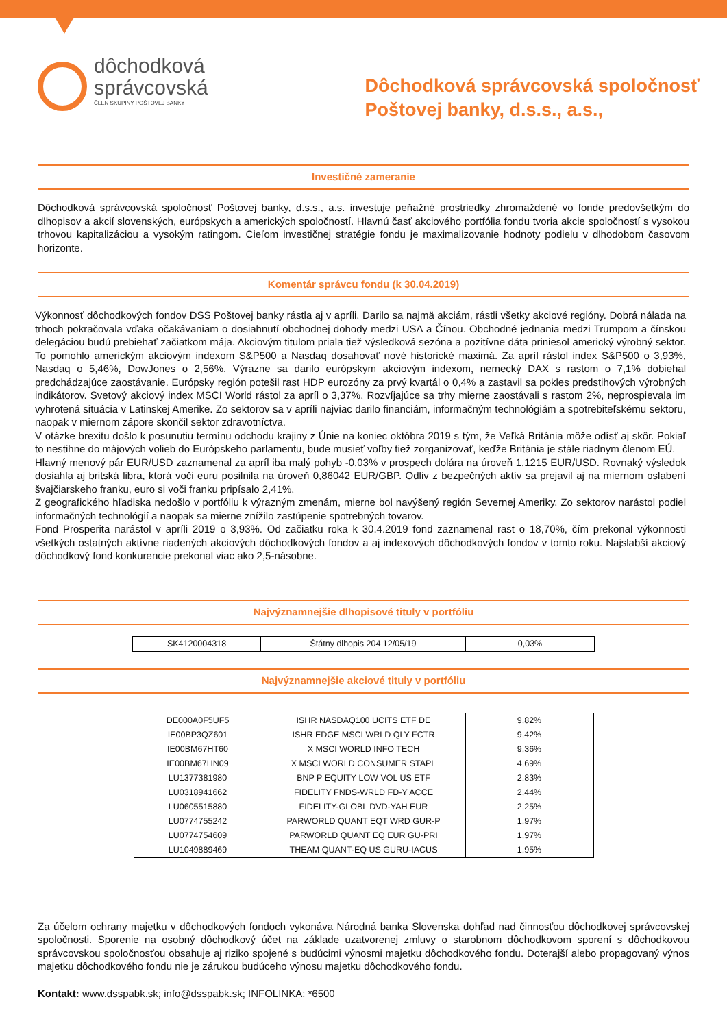dôchodková
správcovská
ČLEN SKUPINY POŠTOVEJ BANKY
Dôchodková správcovská spoločnosť
Poštovej banky, d.s.s., a.s.,
Investičné zameranie
Dôchodková správcovská spoločnosť Poštovej banky, d.s.s., a.s. investuje peňažné prostriedky zhromaždené vo fonde predovšetkým do dlhopisov a akcií slovenských, európskych a amerických spoločností. Hlavnú časť akciového portfólia fondu tvoria akcie spoločností s vysokou trhovou kapitalizáciou a vysokým ratingom. Cieľom investičnej stratégie fondu je maximalizovanie hodnoty podielu v dlhodobom časovom horizonte.
Komentár správcu fondu (k 30.04.2019)
Výkonnosť dôchodkových fondov DSS Poštovej banky rástla aj v apríli. Darilo sa najmä akciám, rástli všetky akciové regióny. Dobrá nálada na trhoch pokračovala vďaka očakávaniam o dosiahnutí obchodnej dohody medzi USA a Čínou. Obchodné jednania medzi Trumpom a čínskou delegáciou budú prebiehať začiatkom mája. Akciovým titulom priala tiež výsledková sezóna a pozitívne dáta priniesol americký výrobný sektor. To pomohlo americkým akciovým indexom S&P500 a Nasdaq dosahovať nové historické maximá. Za apríl rástol index S&P500 o 3,93%, Nasdaq o 5,46%, DowJones o 2,56%. Výrazne sa darilo európskym akciovým indexom, nemecký DAX s rastom o 7,1% dobiehal predchádzajúce zaostávanie. Európsky región potešil rast HDP eurozóny za prvý kvartál o 0,4% a zastavil sa pokles predstihových výrobných indikátorov. Svetový akciový index MSCI World rástol za apríl o 3,37%. Rozvíjajúce sa trhy mierne zaostávali s rastom 2%, neprospievala im vyhrotená situácia v Latinskej Amerike. Zo sektorov sa v apríli najviac darilo financiám, informačným technológiám a spotrebiteľskému sektoru, naopak v miernom zápore skončil sektor zdravotníctva.
V otázke brexitu došlo k posunutiu termínu odchodu krajiny z Únie na koniec októbra 2019 s tým, že Veľká Británia môže odísť aj skôr. Pokiaľ to nestihne do májových volieb do Európskeho parlamentu, bude musieť voľby tiež zorganizovať, keďže Británia je stále riadnym členom EÚ.
Hlavný menový pár EUR/USD zaznamenal za apríl iba malý pohyb -0,03% v prospech dolára na úroveň 1,1215 EUR/USD. Rovnaký výsledok dosiahla aj britská libra, ktorá voči euru posilnila na úroveň 0,86042 EUR/GBP. Odliv z bezpečných aktív sa prejavil aj na miernom oslabení švajčiarskeho franku, euro si voči franku pripísalo 2,41%.
Z geografického hľadiska nedošlo v portfóliu k výrazným zmenám, mierne bol navýšený región Severnej Ameriky. Zo sektorov narástol podiel informačných technológií a naopak sa mierne znížilo zastúpenie spotrebných tovarov.
Fond Prosperita narástol v apríli 2019 o 3,93%. Od začiatku roka k 30.4.2019 fond zaznamenal rast o 18,70%, čím prekonal výkonnosti všetkých ostatných aktívne riadených akciových dôchodkových fondov a aj indexových dôchodkových fondov v tomto roku. Najslabší akciový dôchodkový fond konkurencie prekonal viac ako 2,5-násobne.
Najvýznamnejšie dlhopisové tituly v portfóliu
| SK4120004318 | Štátny dlhopis 204 12/05/19 | 0,03% |
Najvýznamnejšie akciové tituly v portfóliu
| DE000A0F5UF5 | ISHR NASDAQ100 UCITS ETF DE | 9,82% |
| IE00BP3QZ601 | ISHR EDGE MSCI WRLD QLY FCTR | 9,42% |
| IE00BM67HT60 | X MSCI WORLD INFO TECH | 9,36% |
| IE00BM67HN09 | X MSCI WORLD CONSUMER STAPL | 4,69% |
| LU1377381980 | BNP P EQUITY LOW VOL US ETF | 2,83% |
| LU0318941662 | FIDELITY FNDS-WRLD FD-Y ACCE | 2,44% |
| LU0605515880 | FIDELITY-GLOBL DVD-YAH EUR | 2,25% |
| LU0774755242 | PARWORLD QUANT EQT WRD GUR-P | 1,97% |
| LU0774754609 | PARWORLD QUANT EQ EUR GU-PRI | 1,97% |
| LU1049889469 | THEAM QUANT-EQ US GURU-IACUS | 1,95% |
Za účelom ochrany majetku v dôchodkových fondoch vykonáva Národná banka Slovenska dohľad nad činnosťou dôchodkovej správcovskej spoločnosti. Sporenie na osobný dôchodkový účet na základe uzatvorenej zmluvy o starobnom dôchodkovom sporení s dôchodkovou správcovskou spoločnosťou obsahuje aj riziko spojené s budúcimi výnosmi majetku dôchodkového fondu. Doterajší alebo propagovaný výnos majetku dôchodkového fondu nie je zárukou budúceho výnosu majetku dôchodkového fondu.
Kontakt: www.dsspabk.sk; info@dsspabk.sk; INFOLINKA: *6500